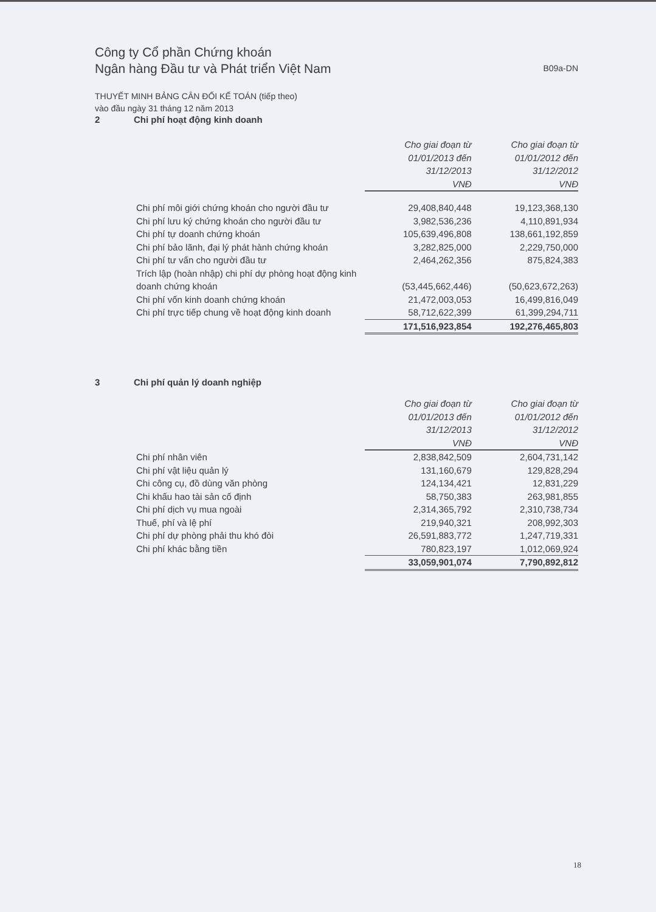Công ty Cổ phần Chứng khoán
Ngân hàng Đầu tư và Phát triển Việt Nam
B09a-DN
THUYẾT MINH BẢNG CÂN ĐỐI KẾ TOÁN (tiếp theo)
vào đầu ngày 31 tháng 12 năm 2013
2 Chi phí hoạt động kinh doanh
| | Cho giai đoạn từ 01/01/2013 đến 31/12/2013 VNĐ | Cho giai đoạn từ 01/01/2012 đến 31/12/2012 VNĐ |
| Chi phí môi giới chứng khoán cho người đầu tư | 29,408,840,448 | 19,123,368,130 |
| Chi phí lưu ký chứng khoán cho người đầu tư | 3,982,536,236 | 4,110,891,934 |
| Chi phí tự doanh chứng khoán | 105,639,496,808 | 138,661,192,859 |
| Chi phí bảo lãnh, đại lý phát hành chứng khoán | 3,282,825,000 | 2,229,750,000 |
| Chi phí tư vấn cho người đầu tư | 2,464,262,356 | 875,824,383 |
| Trích lập (hoàn nhập) chi phí dự phòng hoạt động kinh doanh chứng khoán | (53,445,662,446) | (50,623,672,263) |
| Chi phí vốn kinh doanh chứng khoán | 21,472,003,053 | 16,499,816,049 |
| Chi phí trực tiếp chung về hoạt động kinh doanh | 58,712,622,399 | 61,399,294,711 |
| | 171,516,923,854 | 192,276,465,803 |
3 Chi phí quản lý doanh nghiệp
| | Cho giai đoạn từ 01/01/2013 đến 31/12/2013 VNĐ | Cho giai đoạn từ 01/01/2012 đến 31/12/2012 VNĐ |
| Chi phí nhân viên | 2,838,842,509 | 2,604,731,142 |
| Chi phí vật liệu quản lý | 131,160,679 | 129,828,294 |
| Chi công cụ, đồ dùng văn phòng | 124,134,421 | 12,831,229 |
| Chi khấu hao tài sản cố định | 58,750,383 | 263,981,855 |
| Chi phí dịch vụ mua ngoài | 2,314,365,792 | 2,310,738,734 |
| Thuế, phí và lệ phí | 219,940,321 | 208,992,303 |
| Chi phí dự phòng phải thu khó đòi | 26,591,883,772 | 1,247,719,331 |
| Chi phí khác bằng tiền | 780,823,197 | 1,012,069,924 |
| | 33,059,901,074 | 7,790,892,812 |
18